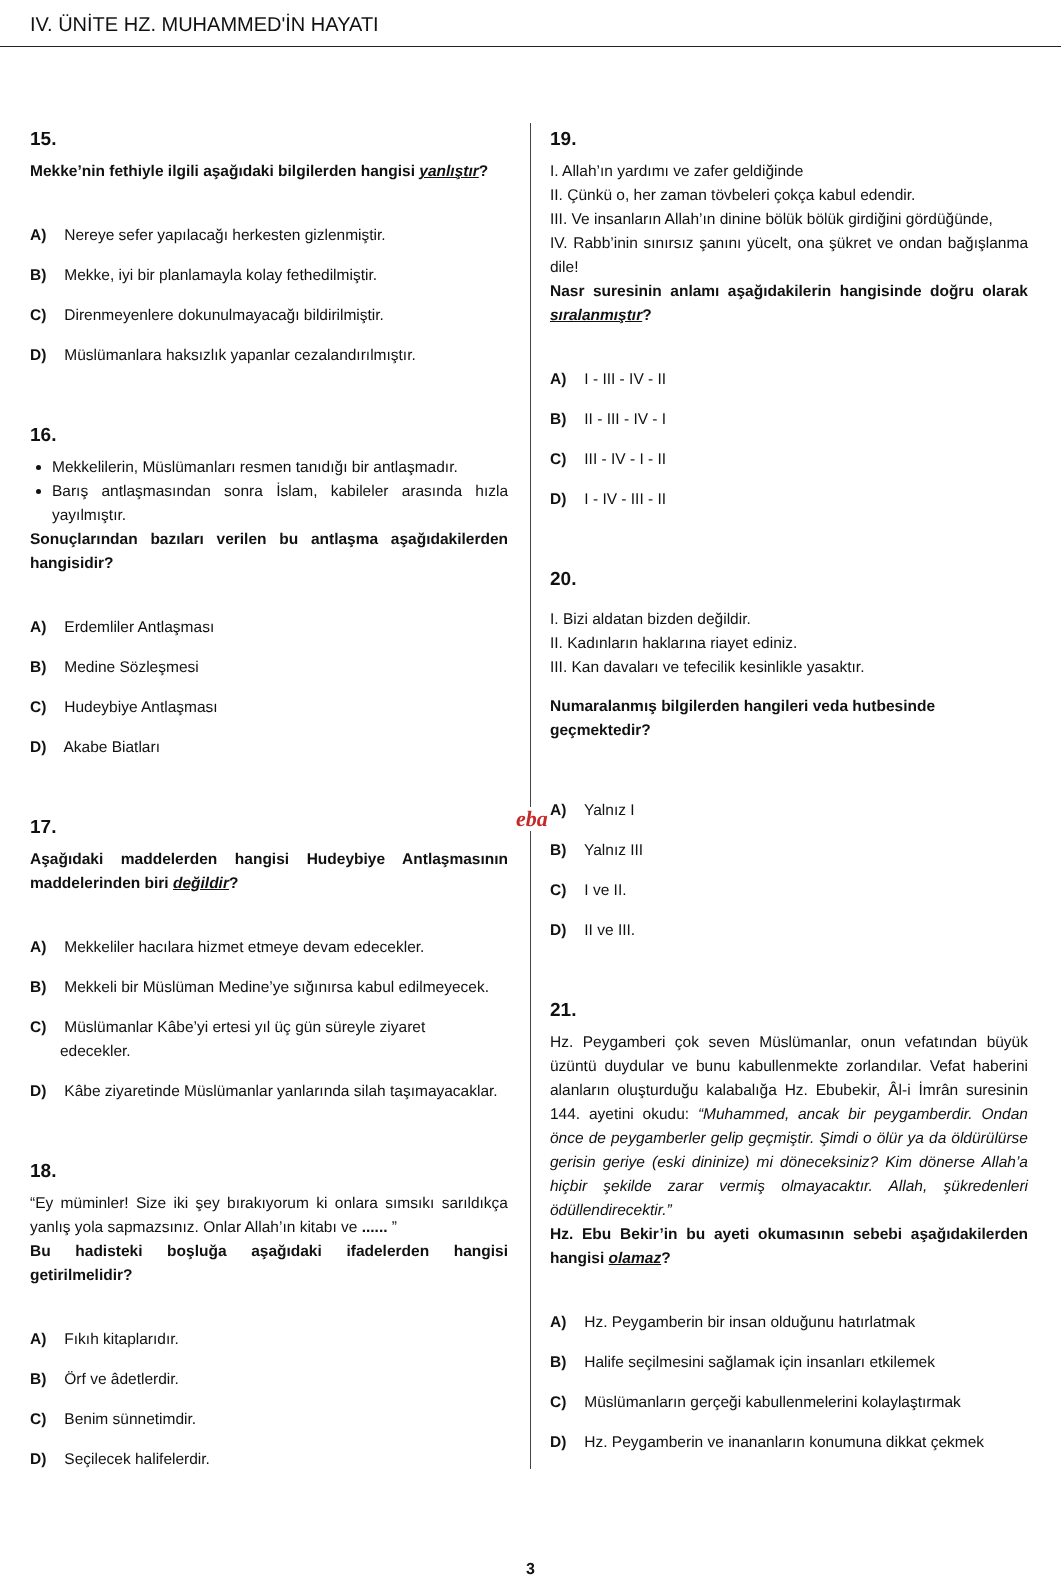IV. ÜNİTE HZ. MUHAMMED'İN HAYATI
15.
Mekke’nin fethiyle ilgili aşağıdaki bilgilerden hangisi yanlıştır?
A) Nereye sefer yapılacağı herkesten gizlenmiştir.
B) Mekke, iyi bir planlamayla kolay fethedilmiştir.
C) Direnmeyenlere dokunulmayacağı bildirilmiştir.
D) Müslümanlara haksızlık yapanlar cezalandırılmıştır.
16.
Mekkelilerin, Müslümanları resmen tanıdığı bir antlaşmadır.
Barış antlaşmasından sonra İslam, kabileler arasında hızla yayılmıştır.
Sonuçlarından bazıları verilen bu antlaşma aşağıdakilerden hangisidir?
A) Erdemliler Antlaşması
B) Medine Sözleşmesi
C) Hudeybiye Antlaşması
D) Akabe Biatları
17.
Aşağıdaki maddelerden hangisi Hudeybiye Antlaşmasının maddelerinden biri değildir?
A) Mekkeliler hacılara hizmet etmeye devam edecekler.
B) Mekkeli bir Müslüman Medine’ye sığınırsa kabul edilmeyecek.
C) Müslümanlar Kâbe’yi ertesi yıl üç gün süreyle ziyaret
edecekler.
D) Kâbe ziyaretinde Müslümanlar yanlarında silah taşımayacaklar.
18.
“Ey müminler! Size iki şey bırakıyorum ki onlara sımsıkı sarıldıkça yanlış yola sapmazsınız. Onlar Allah’ın kitabı ve ...... ”
Bu hadisteki boşluğa aşağıdaki ifadelerden hangisi getirilmelidir?
A) Fıkıh kitaplarıdır.
B) Örf ve âdetlerdir.
C) Benim sünnetimdir.
D) Seçilecek halifelerdir.
eba
19.
I. Allah’ın yardımı ve zafer geldiğinde
II. Çünkü o, her zaman tövbeleri çokça kabul edendir.
III. Ve insanların Allah’ın dinine bölük bölük girdiğini gördüğünde,
IV. Rabb’inin sınırsız şanını yücelt, ona şükret ve ondan bağışlanma dile!
Nasr suresinin anlamı aşağıdakilerin hangisinde doğru olarak sıralanmıştır?
A) I - III - IV - II
B) II - III - IV - I
C) III - IV - I - II
D) I - IV - III - II
20.
I. Bizi aldatan bizden değildir.
II. Kadınların haklarına riayet ediniz.
III. Kan davaları ve tefecilik kesinlikle yasaktır.
Numaralanmış bilgilerden hangileri veda hutbesinde
geçmektedir?
A) Yalnız I
B) Yalnız III
C) I ve II.
D) II ve III.
21.
Hz. Peygamberi çok seven Müslümanlar, onun vefatından büyük üzüntü duydular ve bunu kabullenmekte zorlandılar. Vefat haberini alanların oluşturduğu kalabalığa Hz. Ebubekir, Âl-i İmrân suresinin 144. ayetini okudu: “Muhammed, ancak bir peygamberdir. Ondan önce de peygamberler gelip geçmiştir. Şimdi o ölür ya da öldürülürse gerisin geriye (eski dininize) mi döneceksiniz? Kim dönerse Allah’a hiçbir şekilde zarar vermiş olmayacaktır. Allah, şükredenleri ödüllendirecektir.”
Hz. Ebu Bekir’in bu ayeti okumasının sebebi aşağıdakilerden hangisi olamaz?
A) Hz. Peygamberin bir insan olduğunu hatırlatmak
B) Halife seçilmesini sağlamak için insanları etkilemek
C) Müslümanların gerçeği kabullenmelerini kolaylaştırmak
D) Hz. Peygamberin ve inananların konumuna dikkat çekmek
3